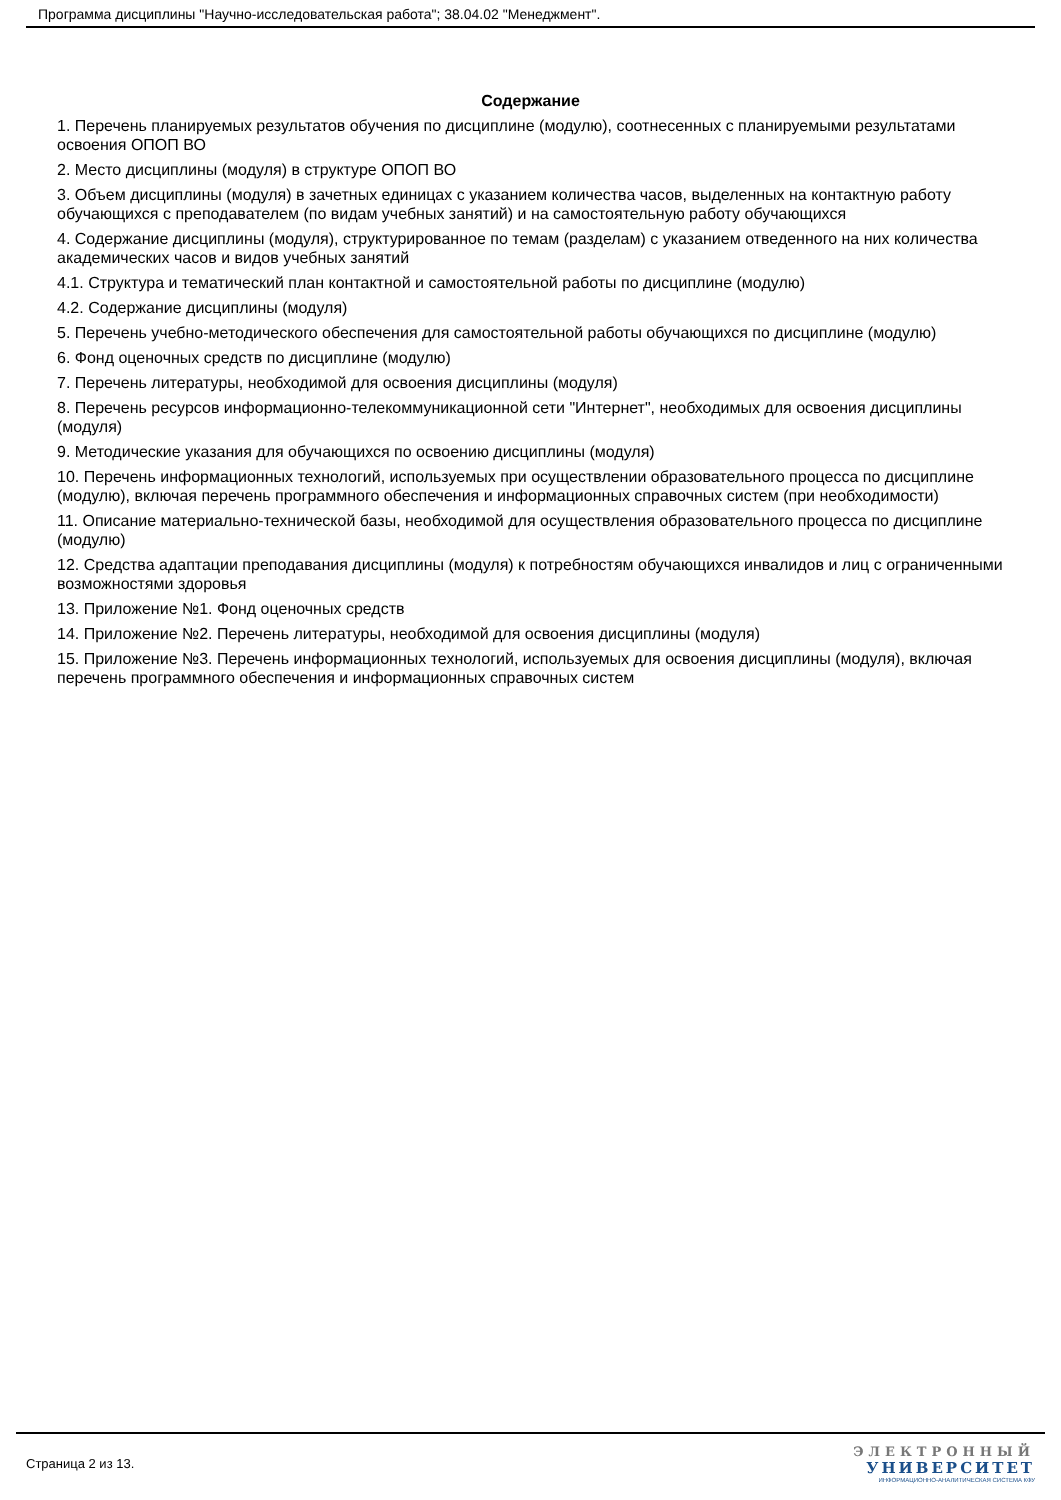Программа дисциплины "Научно-исследовательская работа"; 38.04.02 "Менеджмент".
Содержание
1. Перечень планируемых результатов обучения по дисциплине (модулю), соотнесенных с планируемыми результатами освоения ОПОП ВО
2. Место дисциплины (модуля) в структуре ОПОП ВО
3. Объем дисциплины (модуля) в зачетных единицах с указанием количества часов, выделенных на контактную работу обучающихся с преподавателем (по видам учебных занятий) и на самостоятельную работу обучающихся
4. Содержание дисциплины (модуля), структурированное по темам (разделам) с указанием отведенного на них количества академических часов и видов учебных занятий
4.1. Структура и тематический план контактной и самостоятельной работы по дисциплине (модулю)
4.2. Содержание дисциплины (модуля)
5. Перечень учебно-методического обеспечения для самостоятельной работы обучающихся по дисциплине (модулю)
6. Фонд оценочных средств по дисциплине (модулю)
7. Перечень литературы, необходимой для освоения дисциплины (модуля)
8. Перечень ресурсов информационно-телекоммуникационной сети "Интернет", необходимых для освоения дисциплины (модуля)
9. Методические указания для обучающихся по освоению дисциплины (модуля)
10. Перечень информационных технологий, используемых при осуществлении образовательного процесса по дисциплине (модулю), включая перечень программного обеспечения и информационных справочных систем (при необходимости)
11. Описание материально-технической базы, необходимой для осуществления образовательного процесса по дисциплине (модулю)
12. Средства адаптации преподавания дисциплины (модуля) к потребностям обучающихся инвалидов и лиц с ограниченными возможностями здоровья
13. Приложение №1. Фонд оценочных средств
14. Приложение №2. Перечень литературы, необходимой для освоения дисциплины (модуля)
15. Приложение №3. Перечень информационных технологий, используемых для освоения дисциплины (модуля), включая перечень программного обеспечения и информационных справочных систем
Страница 2 из 13.
ЭЛЕКТРОННЫЙ
УНИВЕРСИТЕТ
ИНФОРМАЦИОННО-АНАЛИТИЧЕСКАЯ СИСТЕМА КФУ